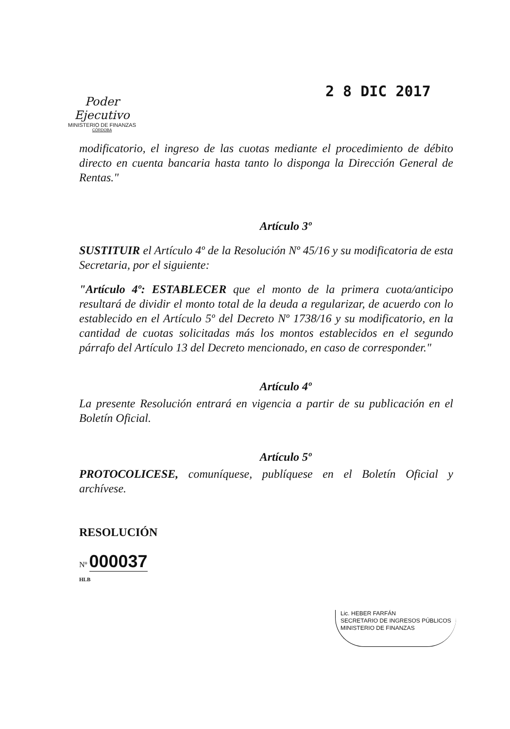2 8 DIC 2017
Poder Ejecutivo
MINISTERIO DE FINANZAS
CÓRDOBA
modificatorio, el ingreso de las cuotas mediante el procedimiento de débito directo en cuenta bancaria hasta tanto lo disponga la Dirección General de Rentas."
Artículo 3º
SUSTITUIR el Artículo 4º de la Resolución Nº 45/16 y su modificatoria de esta Secretaria, por el siguiente:
"Artículo 4º: ESTABLECER que el monto de la primera cuota/anticipo resultará de dividir el monto total de la deuda a regularizar, de acuerdo con lo establecido en el Artículo 5º del Decreto Nº 1738/16 y su modificatorio, en la cantidad de cuotas solicitadas más los montos establecidos en el segundo párrafo del Artículo 13 del Decreto mencionado, en caso de corresponder."
Artículo 4º
La presente Resolución entrará en vigencia a partir de su publicación en el Boletín Oficial.
Artículo 5º
PROTOCOLICESE, comuníquese, publíquese en el Boletín Oficial y archívese.
RESOLUCIÓN
Nº 000037
HLB
Lic. HEBER FARFÁN
SECRETARIO DE INGRESOS PÚBLICOS
MINISTERIO DE FINANZAS